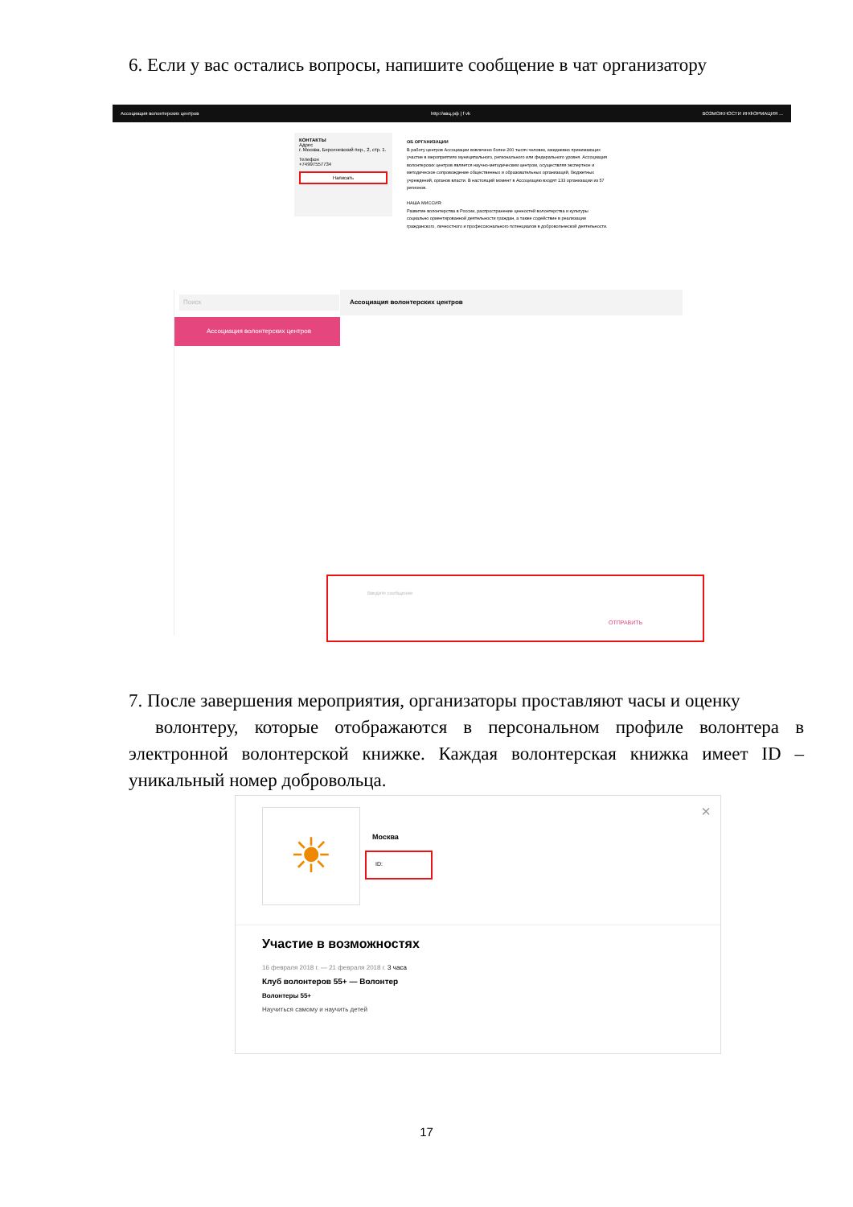6. Если у вас остались вопросы, напишите сообщение в чат организатору
Ассоциация волонтерских центров http://авц.рф | f vk ВОЗМОЖНОСТИ ИНФОРМАЦИЯ ...
КОНТАКТЫ
Адрес
г. Москва, Берсеневский пер., 2, стр. 1.
Телефон
+74997557734
Написать
ОБ ОРГАНИЗАЦИИ
В работу центров Ассоциации вовлечено более 200 тысяч человек, ежедневно принимающих участие в мероприятиях муниципального, регионального или федерального уровня. Ассоциация волонтерских центров является научно-методическим центром, осуществляя экспертное и методическое сопровождение общественных и образовательных организаций, бюджетных учреждений, органов власти. В настоящий момент в Ассоциацию входят 133 организации из 57 регионов.
НАША МИССИЯ:
Развитие волонтерства в России, распространение ценностей волонтерства и культуры социально ориентированной деятельности граждан, а также содействие в реализации гражданского, личностного и профессионального потенциалов в добровольческой деятельности.
Поиск
Ассоциация волонтерских центров
Ассоциация волонтерских центров
Введите сообщение
ОТПРАВИТЬ
7. После завершения мероприятия, организаторы проставляют часы и оценку
волонтеру, которые отображаются в персональном профиле волонтера в электронной волонтерской книжке. Каждая волонтерская книжка имеет ID – уникальный номер добровольца.
☀ ×
Москва
ID:
Участие в возможностях
16 февраля 2018 г. — 21 февраля 2018 г. 3 часа
Клуб волонтеров 55+ — Волонтер
Волонтеры 55+
Научиться самому и научить детей
17